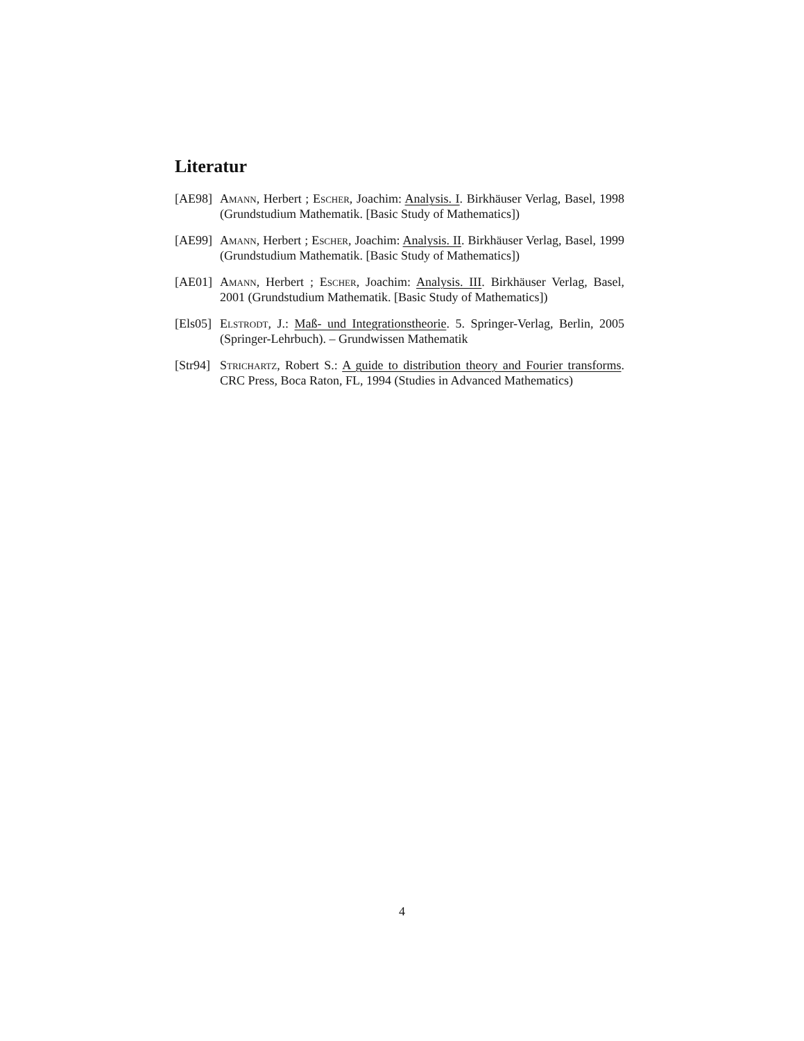Literatur
[AE98] Amann, Herbert ; Escher, Joachim: Analysis. I. Birkhäuser Verlag, Basel, 1998 (Grundstudium Mathematik. [Basic Study of Mathematics])
[AE99] Amann, Herbert ; Escher, Joachim: Analysis. II. Birkhäuser Verlag, Basel, 1999 (Grundstudium Mathematik. [Basic Study of Mathematics])
[AE01] Amann, Herbert ; Escher, Joachim: Analysis. III. Birkhäuser Verlag, Basel, 2001 (Grundstudium Mathematik. [Basic Study of Mathematics])
[Els05]
Elstrodt, J.: Maß- und Integrationstheorie. 5. Springer-Verlag, Berlin, 2005 (Springer-Lehrbuch). – Grundwissen Mathematik
[Str94]
Strichartz, Robert S.: A guide to distribution theory and Fourier transforms. CRC Press, Boca Raton, FL, 1994 (Studies in Advanced Mathematics)
4